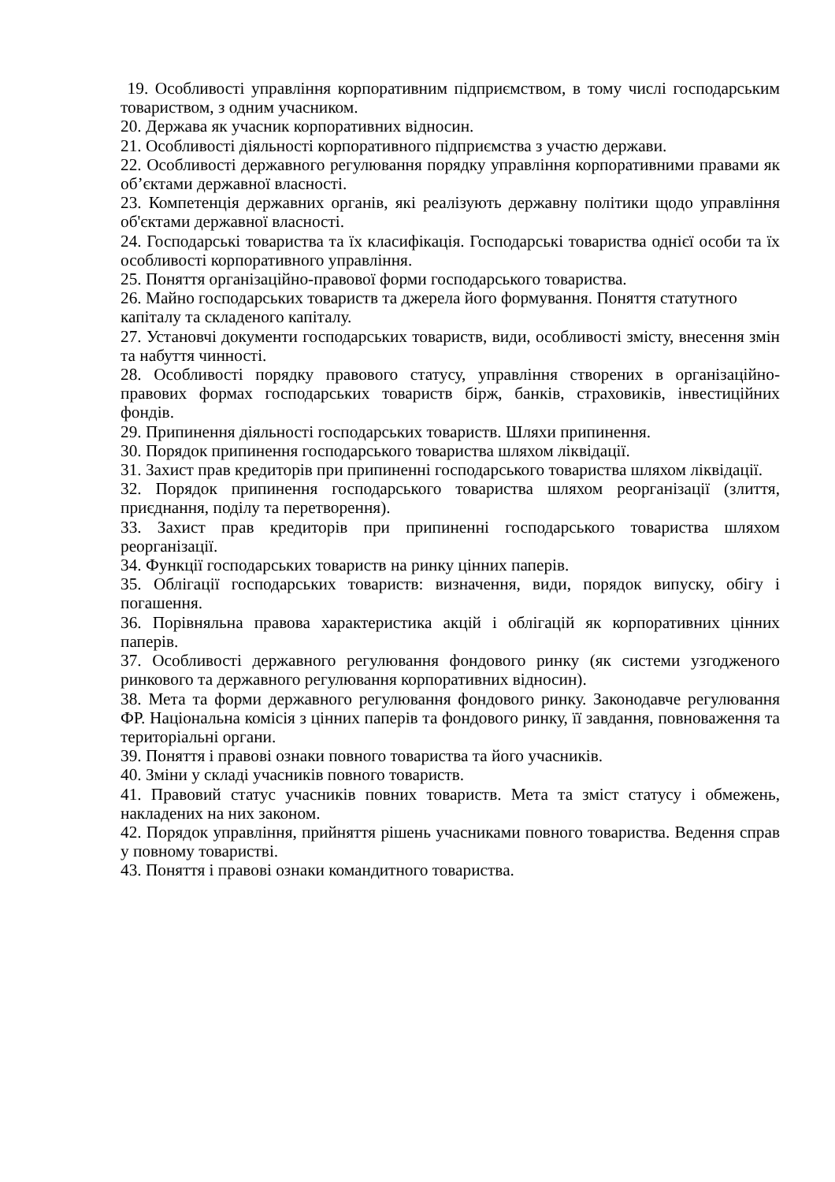19. Особливості управління корпоративним підприємством, в тому числі господарським товариством, з одним учасником.
20. Держава як учасник корпоративних відносин.
21. Особливості діяльності корпоративного підприємства з участю держави.
22. Особливості державного регулювання порядку управління корпоративними правами як об’єктами державної власності.
23. Компетенція державних органів, які реалізують державну політики щодо управління об'єктами державної власності.
24. Господарські товариства та їх класифікація. Господарські товариства однієї особи та їх особливості корпоративного управління.
25. Поняття організаційно-правової форми господарського товариства.
26. Майно господарських товариств та джерела його формування. Поняття статутного капіталу та складеного капіталу.
27. Установчі документи господарських товариств, види, особливості змісту, внесення змін та набуття чинності.
28. Особливості порядку правового статусу, управління створених в організаційно-правових формах господарських товариств бірж, банків, страховиків, інвестиційних фондів.
29. Припинення діяльності господарських товариств. Шляхи припинення.
30. Порядок припинення господарського товариства шляхом ліквідації.
31. Захист прав кредиторів при припиненні господарського товариства шляхом ліквідації.
32. Порядок припинення господарського товариства шляхом реорганізації (злиття, приєднання, поділу та перетворення).
33. Захист прав кредиторів при припиненні господарського товариства шляхом реорганізації.
34. Функції господарських товариств на ринку цінних паперів.
35. Облігації господарських товариств: визначення, види, порядок випуску, обігу і погашення.
36. Порівняльна правова характеристика акцій і облігацій як корпоративних цінних паперів.
37. Особливості державного регулювання фондового ринку (як системи узгодженого ринкового та державного регулювання корпоративних відносин).
38. Мета та форми державного регулювання фондового ринку. Законодавче регулювання ФР. Національна комісія з цінних паперів та фондового ринку, її завдання, повноваження та територіальні органи.
39. Поняття і правові ознаки повного товариства та його учасників.
40. Зміни у складі учасників повного товариств.
41. Правовий статус учасників повних товариств. Мета та зміст статусу і обмежень, накладених на них законом.
42. Порядок управління, прийняття рішень учасниками повного товариства. Ведення справ у повному товаристві.
43. Поняття і правові ознаки командитного товариства.